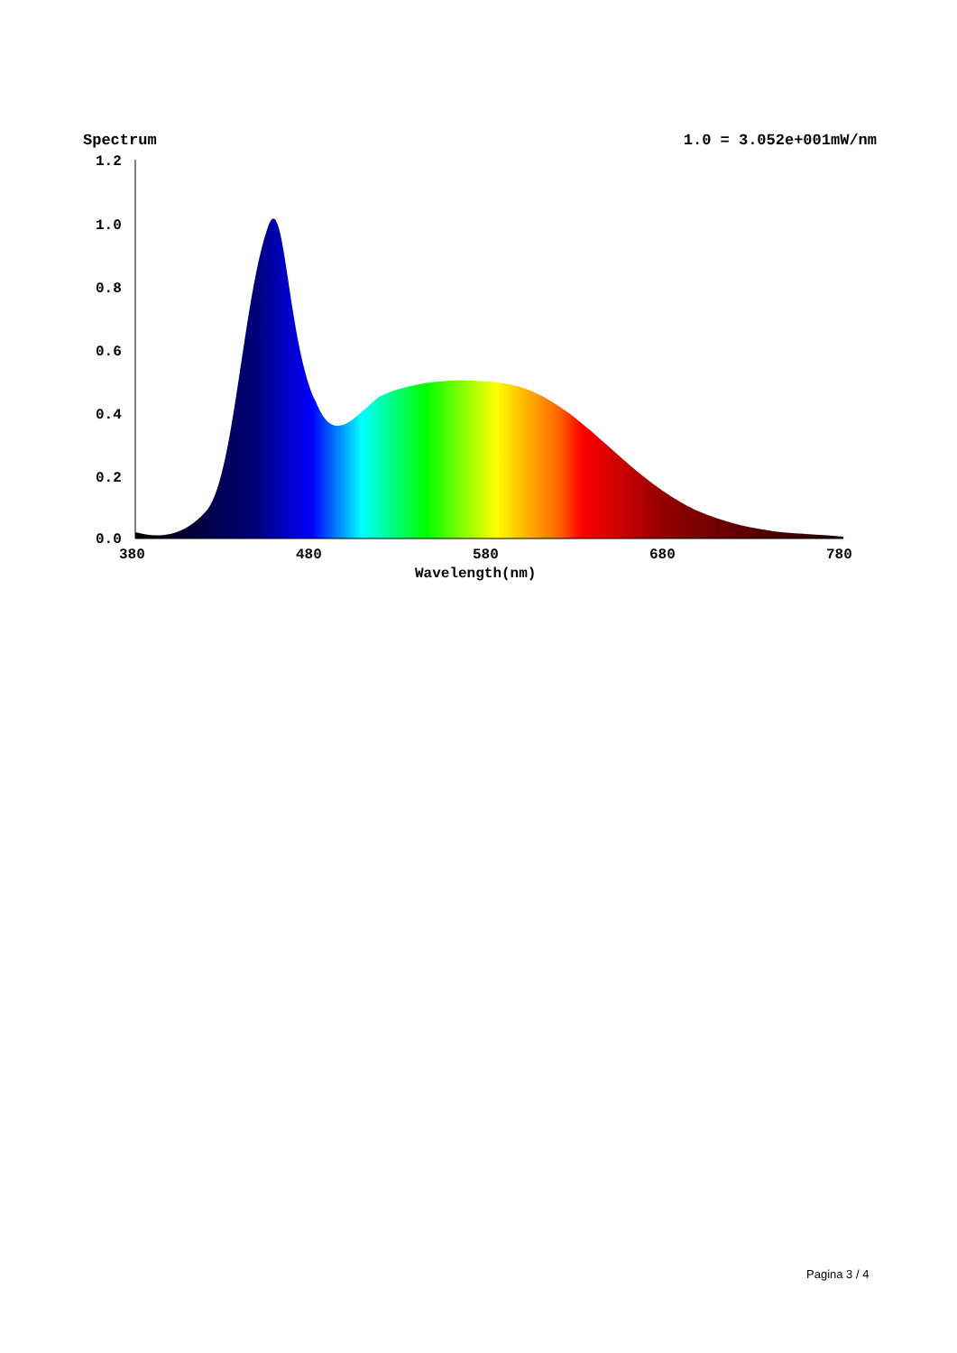Spectrum 1.0 = 3.052e+001mW/nm
1.2
1.0
0.8
0.6
0.4
0.2
0.0
380
480
580
680
780
Wavelength(nm)
Pagina 3 / 4